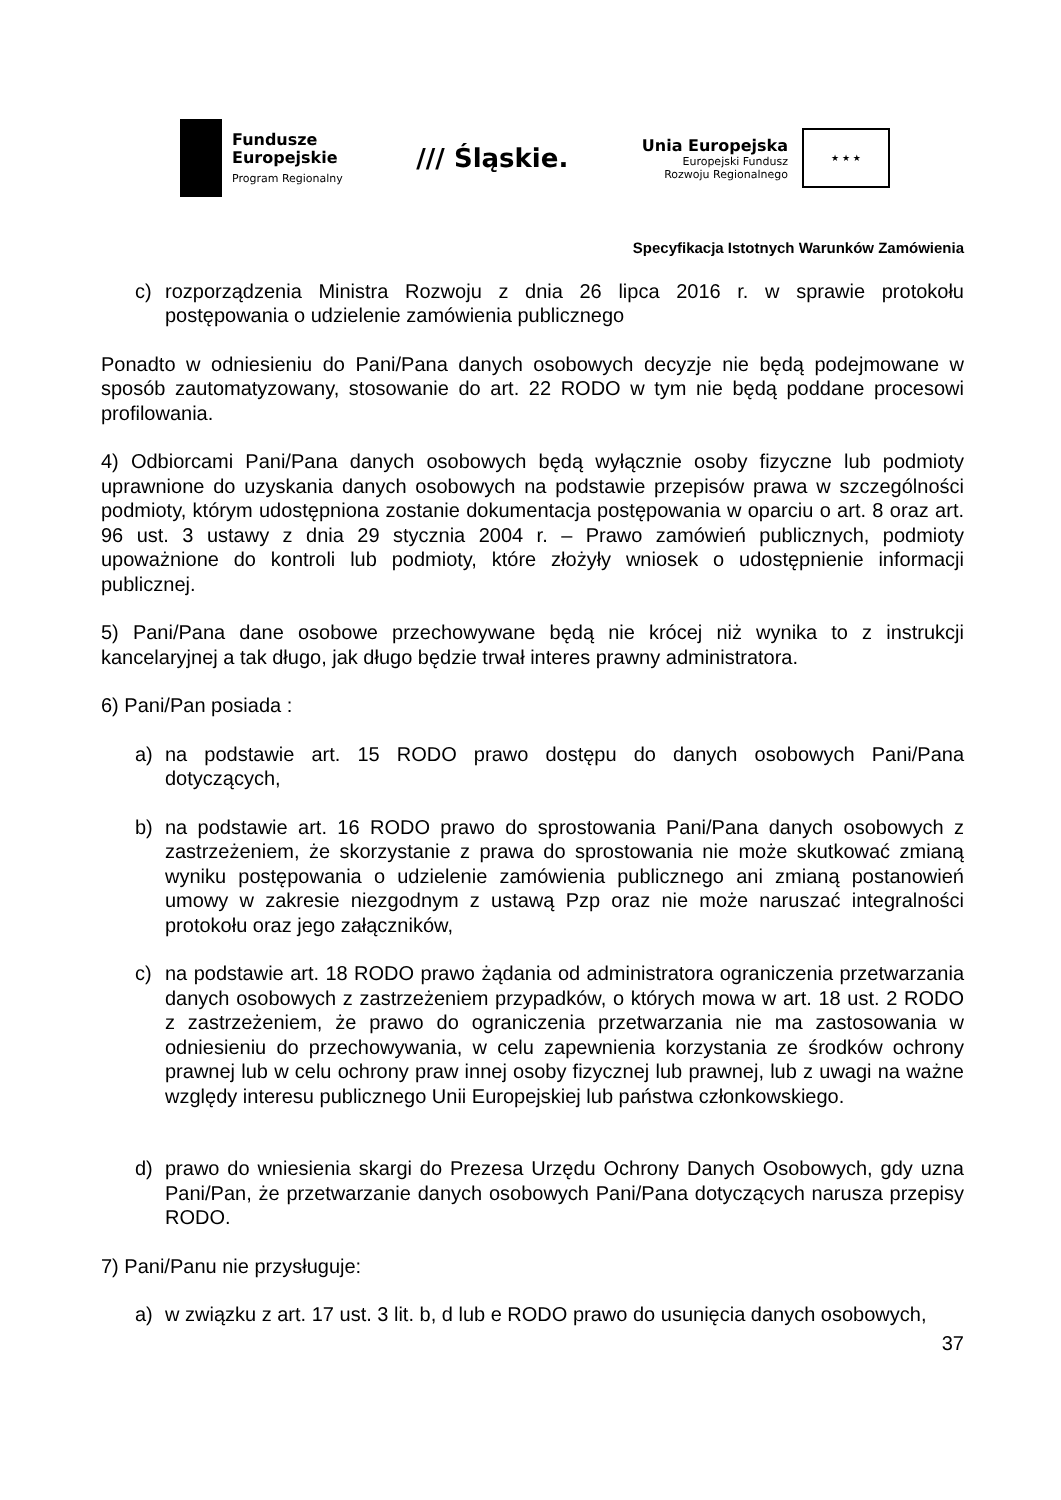Fundusze
Europejskie
Program Regionalny
/// Śląskie.
Unia Europejska
Europejski Fundusz
Rozwoju Regionalnego
★ ★ ★
Specyfikacja Istotnych Warunków Zamówienia
c) rozporządzenia Ministra Rozwoju z dnia 26 lipca 2016 r. w sprawie protokołu postępowania o udzielenie zamówienia publicznego
Ponadto w odniesieniu do Pani/Pana danych osobowych decyzje nie będą podejmowane w sposób zautomatyzowany, stosowanie do art. 22 RODO w tym nie będą poddane procesowi profilowania.
4) Odbiorcami Pani/Pana danych osobowych będą wyłącznie osoby fizyczne lub podmioty uprawnione do uzyskania danych osobowych na podstawie przepisów prawa w szczególności podmioty, którym udostępniona zostanie dokumentacja postępowania w oparciu o art. 8 oraz art. 96 ust. 3 ustawy z dnia 29 stycznia 2004 r. – Prawo zamówień publicznych, podmioty upoważnione do kontroli lub podmioty, które złożyły wniosek o udostępnienie informacji publicznej.
5) Pani/Pana dane osobowe przechowywane będą nie krócej niż wynika to z instrukcji kancelaryjnej a tak długo, jak długo będzie trwał interes prawny administratora.
6) Pani/Pan posiada :
a) na podstawie art. 15 RODO prawo dostępu do danych osobowych Pani/Pana dotyczących,
b) na podstawie art. 16 RODO prawo do sprostowania Pani/Pana danych osobowych z zastrzeżeniem, że skorzystanie z prawa do sprostowania nie może skutkować zmianą wyniku postępowania o udzielenie zamówienia publicznego ani zmianą postanowień umowy w zakresie niezgodnym z ustawą Pzp oraz nie może naruszać integralności protokołu oraz jego załączników,
c) na podstawie art. 18 RODO prawo żądania od administratora ograniczenia przetwarzania danych osobowych z zastrzeżeniem przypadków, o których mowa w art. 18 ust. 2 RODO z zastrzeżeniem, że prawo do ograniczenia przetwarzania nie ma zastosowania w odniesieniu do przechowywania, w celu zapewnienia korzystania ze środków ochrony prawnej lub w celu ochrony praw innej osoby fizycznej lub prawnej, lub z uwagi na ważne względy interesu publicznego Unii Europejskiej lub państwa członkowskiego.
d) prawo do wniesienia skargi do Prezesa Urzędu Ochrony Danych Osobowych, gdy uzna Pani/Pan, że przetwarzanie danych osobowych Pani/Pana dotyczących narusza przepisy RODO.
7) Pani/Panu nie przysługuje:
a) w związku z art. 17 ust. 3 lit. b, d lub e RODO prawo do usunięcia danych osobowych,
37